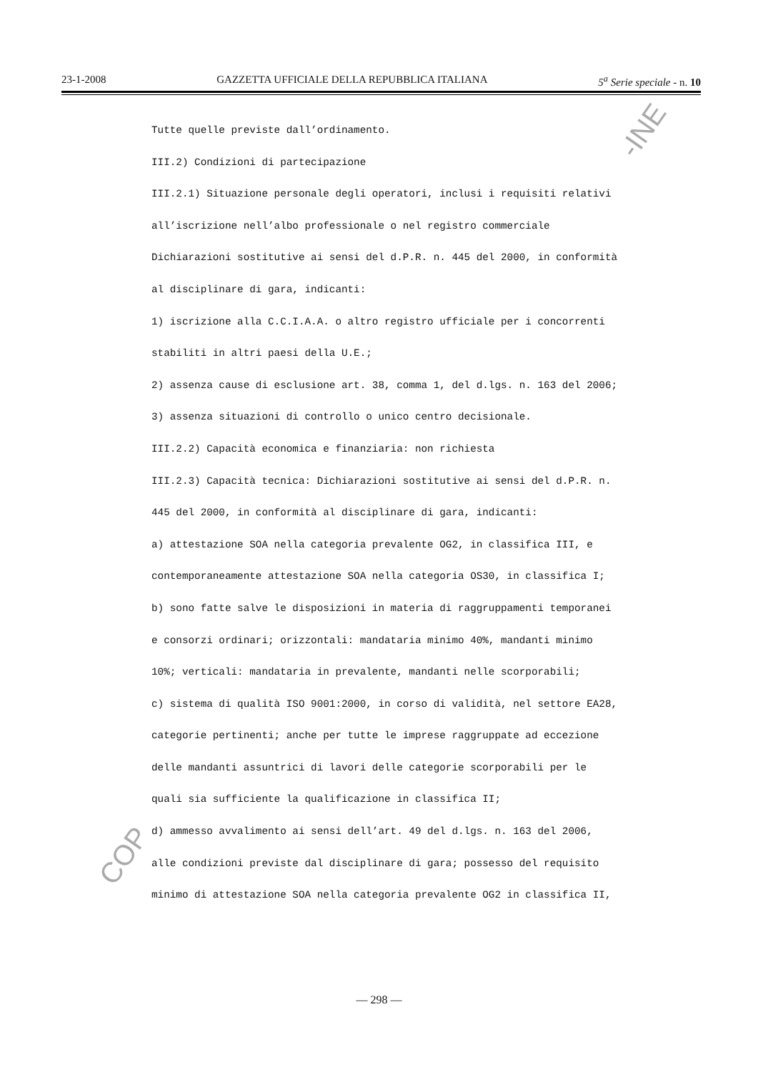23-1-2008 GAZZETTA UFFICIALE DELLA REPUBBLICA ITALIANA 5<sup>a</sup> Serie speciale - n. 10
-INE
COP
Tutte quelle previste dall’ordinamento.
III.2) Condizioni di partecipazione
III.2.1) Situazione personale degli operatori, inclusi i requisiti relativi
all’iscrizione nell’albo professionale o nel registro commerciale
Dichiarazioni sostitutive ai sensi del d.P.R. n. 445 del 2000, in conformità
al disciplinare di gara, indicanti:
1) iscrizione alla C.C.I.A.A. o altro registro ufficiale per i concorrenti
stabiliti in altri paesi della U.E.;
2) assenza cause di esclusione art. 38, comma 1, del d.lgs. n. 163 del 2006;
3) assenza situazioni di controllo o unico centro decisionale.
III.2.2) Capacità economica e finanziaria: non richiesta
III.2.3) Capacità tecnica: Dichiarazioni sostitutive ai sensi del d.P.R. n.
445 del 2000, in conformità al disciplinare di gara, indicanti:
a) attestazione SOA nella categoria prevalente OG2, in classifica III, e
contemporaneamente attestazione SOA nella categoria OS30, in classifica I;
b) sono fatte salve le disposizioni in materia di raggruppamenti temporanei
e consorzi ordinari; orizzontali: mandataria minimo 40%, mandanti minimo
10%; verticali: mandataria in prevalente, mandanti nelle scorporabili;
c) sistema di qualità ISO 9001:2000, in corso di validità, nel settore EA28,
categorie pertinenti; anche per tutte le imprese raggruppate ad eccezione
delle mandanti assuntrici di lavori delle categorie scorporabili per le
quali sia sufficiente la qualificazione in classifica II;
d) ammesso avvalimento ai sensi dell’art. 49 del d.lgs. n. 163 del 2006,
alle condizioni previste dal disciplinare di gara; possesso del requisito
minimo di attestazione SOA nella categoria prevalente OG2 in classifica II,
— 298 —